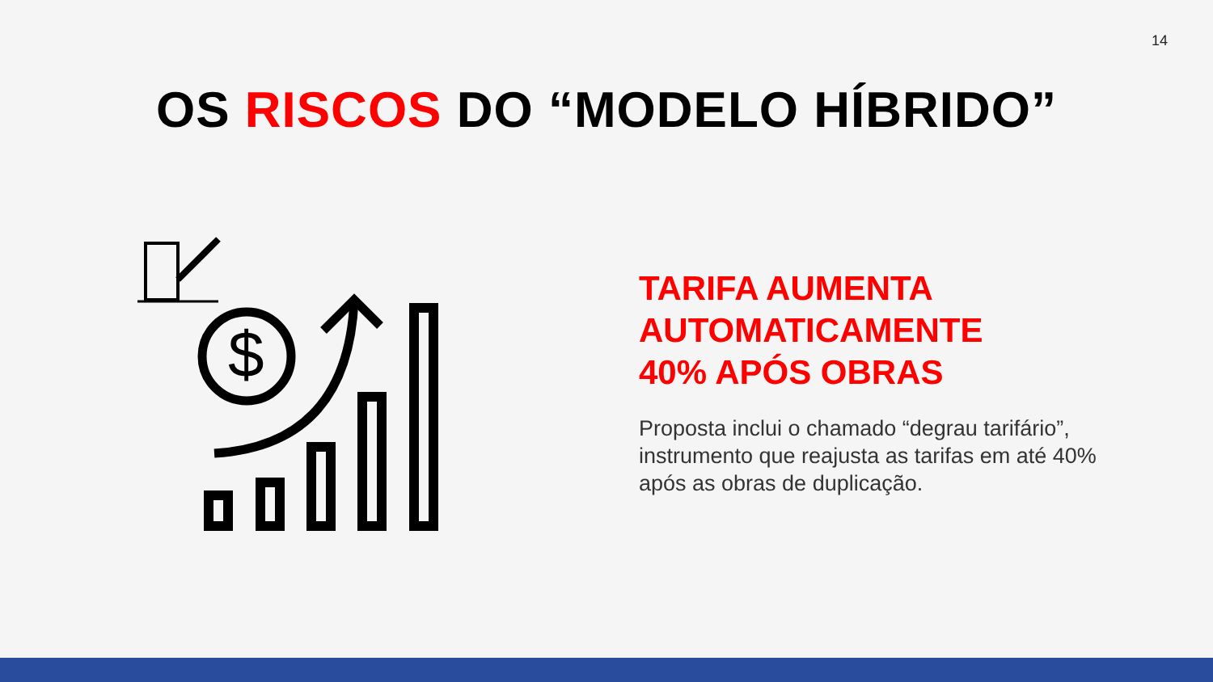14
OS RISCOS DO “MODELO HÍBRIDO”
$
TARIFA AUMENTA
AUTOMATICAMENTE
40% APÓS OBRAS
Proposta inclui o chamado “degrau tarifário”, instrumento que reajusta as tarifas em até 40% após as obras de duplicação.